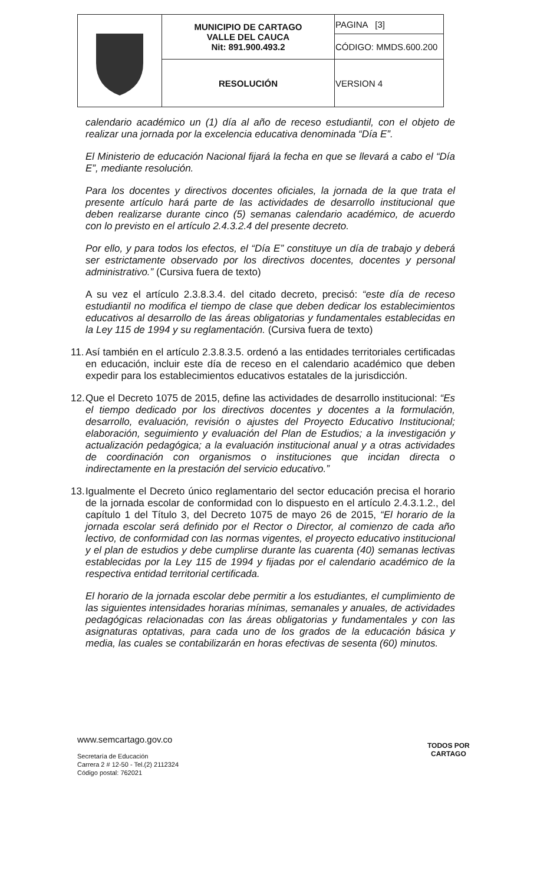| | MUNICIPIO DE CARTAGO VALLE DEL CAUCA Nit: 891.900.493.2 | PAGINA [3] |
| | | CÓDIGO: MMDS.600.200 |
| | RESOLUCIÓN | VERSION 4 |
calendario académico un (1) día al año de receso estudiantil, con el objeto de realizar una jornada por la excelencia educativa denominada “Día E”.
El Ministerio de educación Nacional fijará la fecha en que se llevará a cabo el “Día E”, mediante resolución.
Para los docentes y directivos docentes oficiales, la jornada de la que trata el presente artículo hará parte de las actividades de desarrollo institucional que deben realizarse durante cinco (5) semanas calendario académico, de acuerdo con lo previsto en el artículo 2.4.3.2.4 del presente decreto.
Por ello, y para todos los efectos, el “Día E” constituye un día de trabajo y deberá ser estrictamente observado por los directivos docentes, docentes y personal administrativo.” (Cursiva fuera de texto)
A su vez el artículo 2.3.8.3.4. del citado decreto, precisó: “este día de receso estudiantil no modifica el tiempo de clase que deben dedicar los establecimientos educativos al desarrollo de las áreas obligatorias y fundamentales establecidas en la Ley 115 de 1994 y su reglamentación. (Cursiva fuera de texto)
11.
Así también en el artículo 2.3.8.3.5. ordenó a las entidades territoriales certificadas en educación, incluir este día de receso en el calendario académico que deben expedir para los establecimientos educativos estatales de la jurisdicción.
12.
Que el Decreto 1075 de 2015, define las actividades de desarrollo institucional: “Es el tiempo dedicado por los directivos docentes y docentes a la formulación, desarrollo, evaluación, revisión o ajustes del Proyecto Educativo Institucional; elaboración, seguimiento y evaluación del Plan de Estudios; a la investigación y actualización pedagógica; a la evaluación institucional anual y a otras actividades de coordinación con organismos o instituciones que incidan directa o indirectamente en la prestación del servicio educativo.”
13.
Igualmente el Decreto único reglamentario del sector educación precisa el horario de la jornada escolar de conformidad con lo dispuesto en el artículo 2.4.3.1.2., del capítulo 1 del Título 3, del Decreto 1075 de mayo 26 de 2015, “El horario de la jornada escolar será definido por el Rector o Director, al comienzo de cada año lectivo, de conformidad con las normas vigentes, el proyecto educativo institucional y el plan de estudios y debe cumplirse durante las cuarenta (40) semanas lectivas establecidas por la Ley 115 de 1994 y fijadas por el calendario académico de la respectiva entidad territorial certificada.
El horario de la jornada escolar debe permitir a los estudiantes, el cumplimiento de las siguientes intensidades horarias mínimas, semanales y anuales, de actividades pedagógicas relacionadas con las áreas obligatorias y fundamentales y con las asignaturas optativas, para cada uno de los grados de la educación básica y media, las cuales se contabilizarán en horas efectivas de sesenta (60) minutos.
www.semcartago.gov.co
Secretaría de Educación
Carrera 2 # 12-50 - Tel.(2) 2112324
Código postal: 762021
TODOS POR
CARTAGO